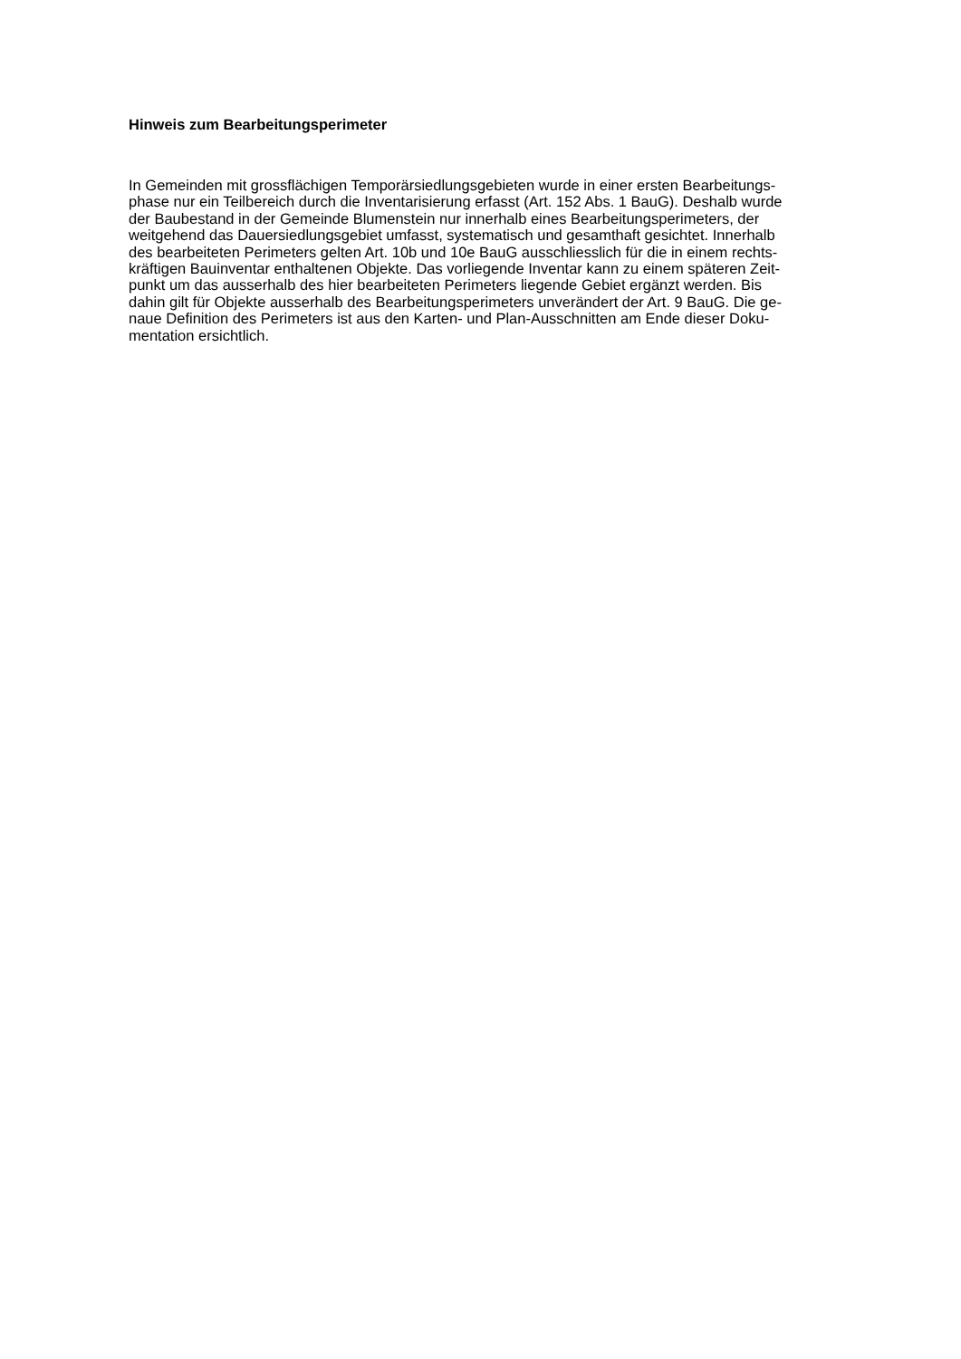Hinweis zum Bearbeitungsperimeter
In Gemeinden mit grossflächigen Temporärsiedlungsgebieten wurde in einer ersten Bearbeitungs-
phase nur ein Teilbereich durch die Inventarisierung erfasst (Art. 152 Abs. 1 BauG). Deshalb wurde
der Baubestand in der Gemeinde Blumenstein nur innerhalb eines Bearbeitungsperimeters, der
weitgehend das Dauersiedlungsgebiet umfasst, systematisch und gesamthaft gesichtet. Innerhalb
des bearbeiteten Perimeters gelten Art. 10b und 10e BauG ausschliesslich für die in einem rechts-
kräftigen Bauinventar enthaltenen Objekte. Das vorliegende Inventar kann zu einem späteren Zeit-
punkt um das ausserhalb des hier bearbeiteten Perimeters liegende Gebiet ergänzt werden. Bis
dahin gilt für Objekte ausserhalb des Bearbeitungsperimeters unverändert der Art. 9 BauG. Die ge-
naue Definition des Perimeters ist aus den Karten- und Plan-Ausschnitten am Ende dieser Doku-
mentation ersichtlich.